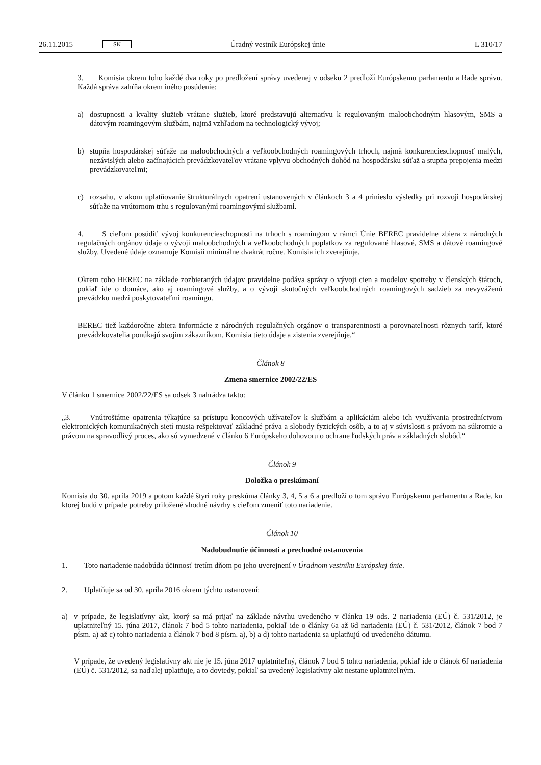26.11.2015 SK Úradný vestník Európskej únie L 310/17
3. Komisia okrem toho každé dva roky po predložení správy uvedenej v odseku 2 predloží Európskemu parlamentu a Rade správu. Každá správa zahŕňa okrem iného posúdenie:
a) dostupnosti a kvality služieb vrátane služieb, ktoré predstavujú alternatívu k regulovaným maloobchodným hlasovým, SMS a dátovým roamingovým službám, najmä vzhľadom na technologický vývoj;
b) stupňa hospodárskej súťaže na maloobchodných a veľkoobchodných roamingových trhoch, najmä konkurencieschopnosť malých, nezávislých alebo začínajúcich prevádzkovateľov vrátane vplyvu obchodných dohôd na hospodársku súťaž a stupňa prepojenia medzi prevádzkovateľmi;
c) rozsahu, v akom uplatňovanie štrukturálnych opatrení ustanovených v článkoch 3 a 4 prinieslo výsledky pri rozvoji hospodárskej súťaže na vnútornom trhu s regulovanými roamingovými službami.
4. S cieľom posúdiť vývoj konkurencieschopnosti na trhoch s roamingom v rámci Únie BEREC pravidelne zbiera z národných regulačných orgánov údaje o vývoji maloobchodných a veľkoobchodných poplatkov za regulované hlasové, SMS a dátové roamingové služby. Uvedené údaje oznamuje Komisii minimálne dvakrát ročne. Komisia ich zverejňuje.
Okrem toho BEREC na základe zozbieraných údajov pravidelne podáva správy o vývoji cien a modelov spotreby v členských štátoch, pokiaľ ide o domáce, ako aj roamingové služby, a o vývoji skutočných veľkoobchodných roamingových sadzieb za nevyváženú prevádzku medzi poskytovateľmi roamingu.
BEREC tiež každoročne zbiera informácie z národných regulačných orgánov o transparentnosti a porovnateľnosti rôznych taríf, ktoré prevádzkovatelia ponúkajú svojim zákazníkom. Komisia tieto údaje a zistenia zverejňuje.“
Článok 8
Zmena smernice 2002/22/ES
V článku 1 smernice 2002/22/ES sa odsek 3 nahrádza takto:
„3. Vnútroštátne opatrenia týkajúce sa prístupu koncových užívateľov k službám a aplikáciám alebo ich využívania prostredníctvom elektronických komunikačných sietí musia rešpektovať základné práva a slobody fyzických osôb, a to aj v súvislosti s právom na súkromie a právom na spravodlivý proces, ako sú vymedzené v článku 6 Európskeho dohovoru o ochrane ľudských práv a základných slobôd.“
Článok 9
Doložka o preskúmaní
Komisia do 30. apríla 2019 a potom každé štyri roky preskúma články 3, 4, 5 a 6 a predloží o tom správu Európskemu parlamentu a Rade, ku ktorej budú v prípade potreby priložené vhodné návrhy s cieľom zmeniť toto nariadenie.
Článok 10
Nadobudnutie účinnosti a prechodné ustanovenia
1. Toto nariadenie nadobúda účinnosť tretím dňom po jeho uverejnení v Úradnom vestníku Európskej únie.
2. Uplatňuje sa od 30. apríla 2016 okrem týchto ustanovení:
a) v prípade, že legislatívny akt, ktorý sa má prijať na základe návrhu uvedeného v článku 19 ods. 2 nariadenia (EÚ) č. 531/2012, je uplatniteľný 15. júna 2017, článok 7 bod 5 tohto nariadenia, pokiaľ ide o články 6a až 6d nariadenia (EÚ) č. 531/2012, článok 7 bod 7 písm. a) až c) tohto nariadenia a článok 7 bod 8 písm. a), b) a d) tohto nariadenia sa uplatňujú od uvedeného dátumu.
V prípade, že uvedený legislatívny akt nie je 15. júna 2017 uplatniteľný, článok 7 bod 5 tohto nariadenia, pokiaľ ide o článok 6f nariadenia (EÚ) č. 531/2012, sa naďalej uplatňuje, a to dovtedy, pokiaľ sa uvedený legislatívny akt nestane uplatniteľným.